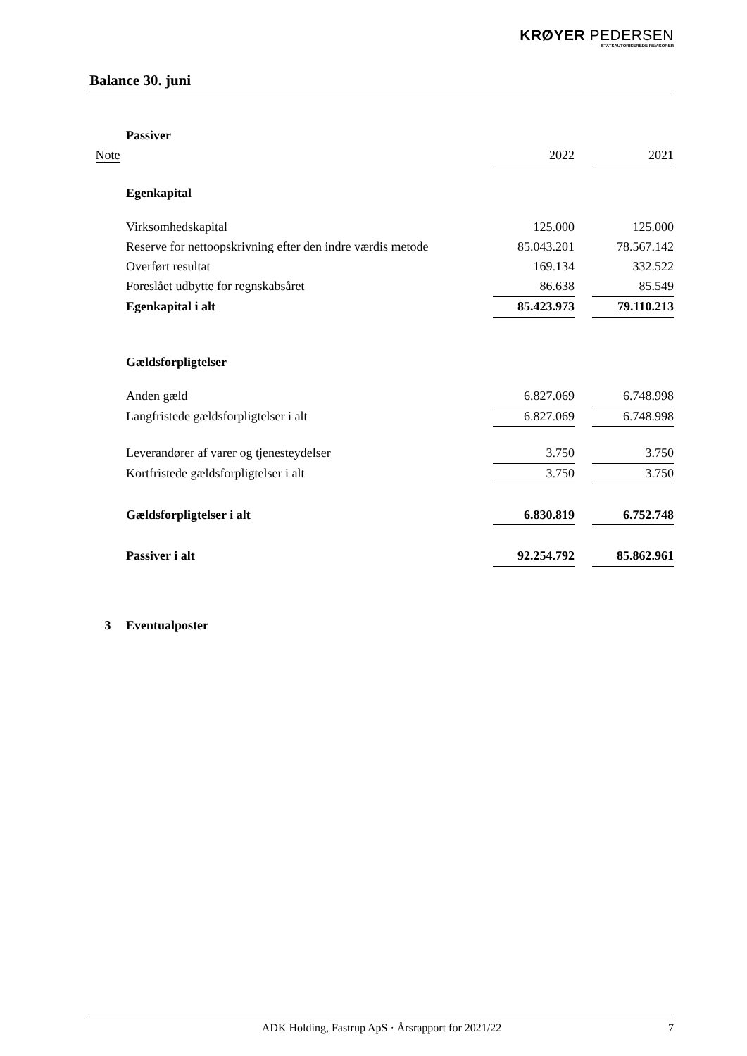KRØYER PEDERSEN
STATSAUTORISEREDE REVISORER
Balance 30. juni
| | Passiver | | | |
| Note | | 2022 | | 2021 |
| | Egenkapital | | | |
| | Virksomhedskapital | 125.000 | | 125.000 |
| | Reserve for nettoopskrivning efter den indre værdis metode | 85.043.201 | | 78.567.142 |
| | Overført resultat | 169.134 | | 332.522 |
| | Foreslået udbytte for regnskabsåret | 86.638 | | 85.549 |
| | Egenkapital i alt | 85.423.973 | | 79.110.213 |
| | Gældsforpligtelser | | | |
| | Anden gæld | 6.827.069 | | 6.748.998 |
| | Langfristede gældsforpligtelser i alt | 6.827.069 | | 6.748.998 |
| | Leverandører af varer og tjenesteydelser | 3.750 | | 3.750 |
| | Kortfristede gældsforpligtelser i alt | 3.750 | | 3.750 |
| | Gældsforpligtelser i alt | 6.830.819 | | 6.752.748 |
| | Passiver i alt | 92.254.792 | | 85.862.961 |
| 3 | Eventualposter | | | |
ADK Holding, Fastrup ApS · Årsrapport for 2021/22 7